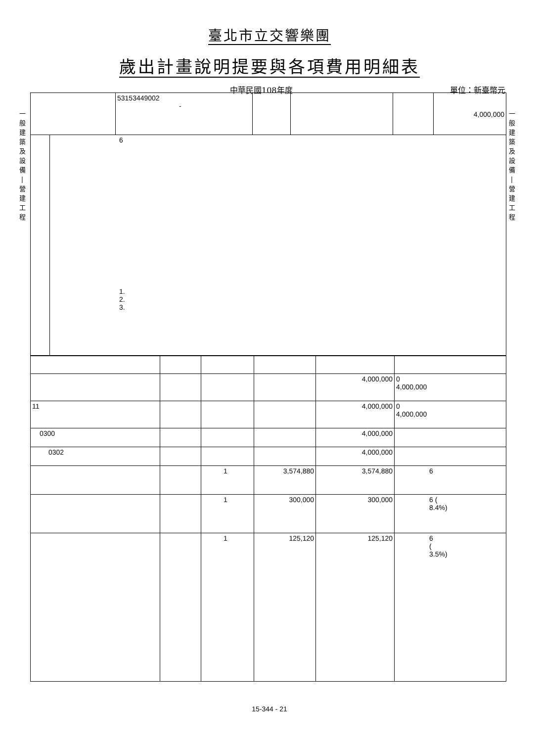臺北市立交響樂團
歲出計畫說明提要與各項費用明細表
中華民國108年度 單位：新臺幣元
一
般
建
築
及
設
備
|
營
建
工
程
一
般
建
築
及
設
備
|
營
建
工
程
| | 53153449002 - | | | | 4,000,000 |
| | 6 1. 2. 3. |
| | | | | 4,000,000 | 0 4,000,000 |
| 11 | | | | 4,000,000 | 0 4,000,000 |
| 0300 | | | | 4,000,000 | |
| 0302 | | | | 4,000,000 | |
| | | 1 | 3,574,880 | 3,574,880 | 6 |
| | | 1 | 300,000 | 300,000 | 6 ( 8.4%) |
| | | 1 | 125,120 | 125,120 | 6 ( 3.5%) |
15-344 - 21